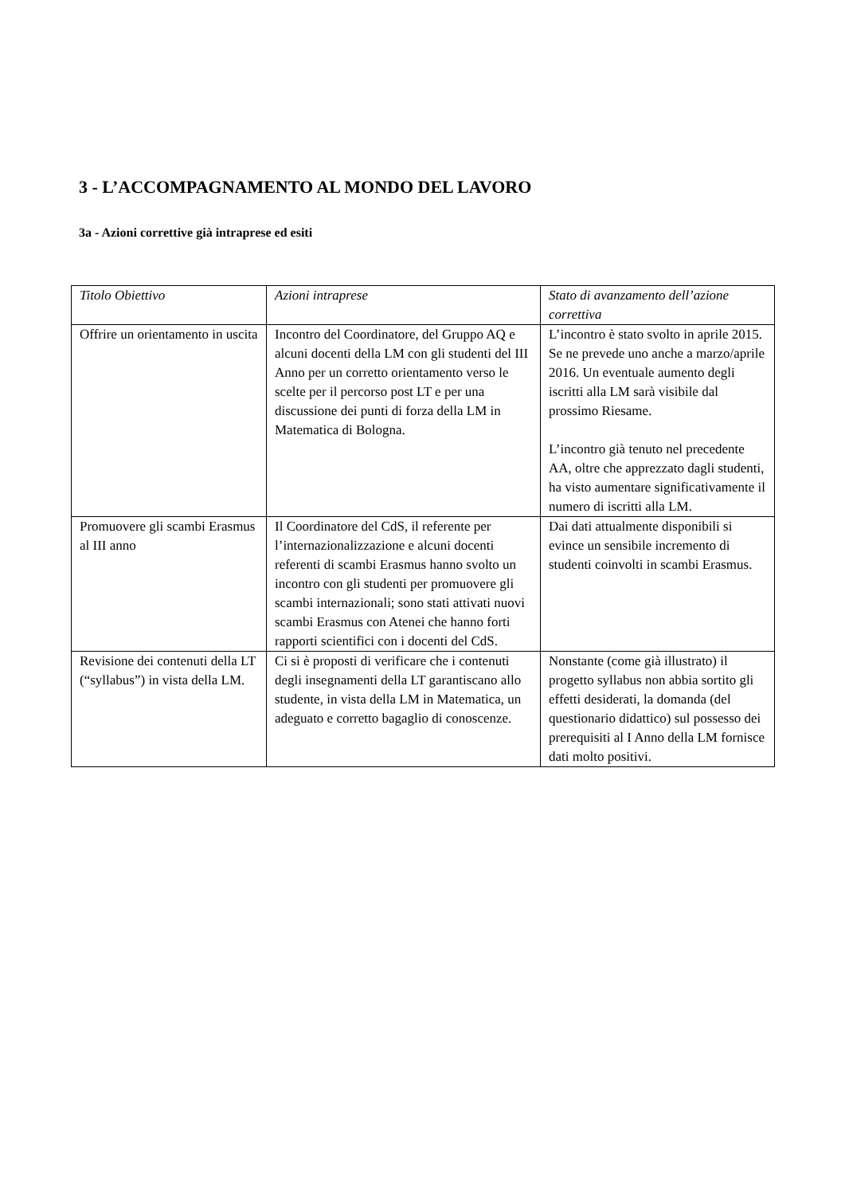3 - L’ACCOMPAGNAMENTO AL MONDO DEL LAVORO
3a - Azioni correttive già intraprese ed esiti
| Titolo Obiettivo | Azioni intraprese | Stato di avanzamento dell’azione correttiva |
| Offrire un orientamento in uscita | Incontro del Coordinatore, del Gruppo AQ e alcuni docenti della LM con gli studenti del III Anno per un corretto orientamento verso le scelte per il percorso post LT e per una discussione dei punti di forza della LM in Matematica di Bologna. | L’incontro è stato svolto in aprile 2015. Se ne prevede uno anche a marzo/aprile 2016. Un eventuale aumento degli iscritti alla LM sarà visibile dal prossimo Riesame. L’incontro già tenuto nel precedente AA, oltre che apprezzato dagli studenti, ha visto aumentare significativamente il numero di iscritti alla LM. |
| Promuovere gli scambi Erasmus al III anno | Il Coordinatore del CdS, il referente per l’internazionalizzazione e alcuni docenti referenti di scambi Erasmus hanno svolto un incontro con gli studenti per promuovere gli scambi internazionali; sono stati attivati nuovi scambi Erasmus con Atenei che hanno forti rapporti scientifici con i docenti del CdS. | Dai dati attualmente disponibili si evince un sensibile incremento di studenti coinvolti in scambi Erasmus. |
| Revisione dei contenuti della LT (“syllabus”) in vista della LM. | Ci si è proposti di verificare che i contenuti degli insegnamenti della LT garantiscano allo studente, in vista della LM in Matematica, un adeguato e corretto bagaglio di conoscenze. | Nonstante (come già illustrato) il progetto syllabus non abbia sortito gli effetti desiderati, la domanda (del questionario didattico) sul possesso dei prerequisiti al I Anno della LM fornisce dati molto positivi. |